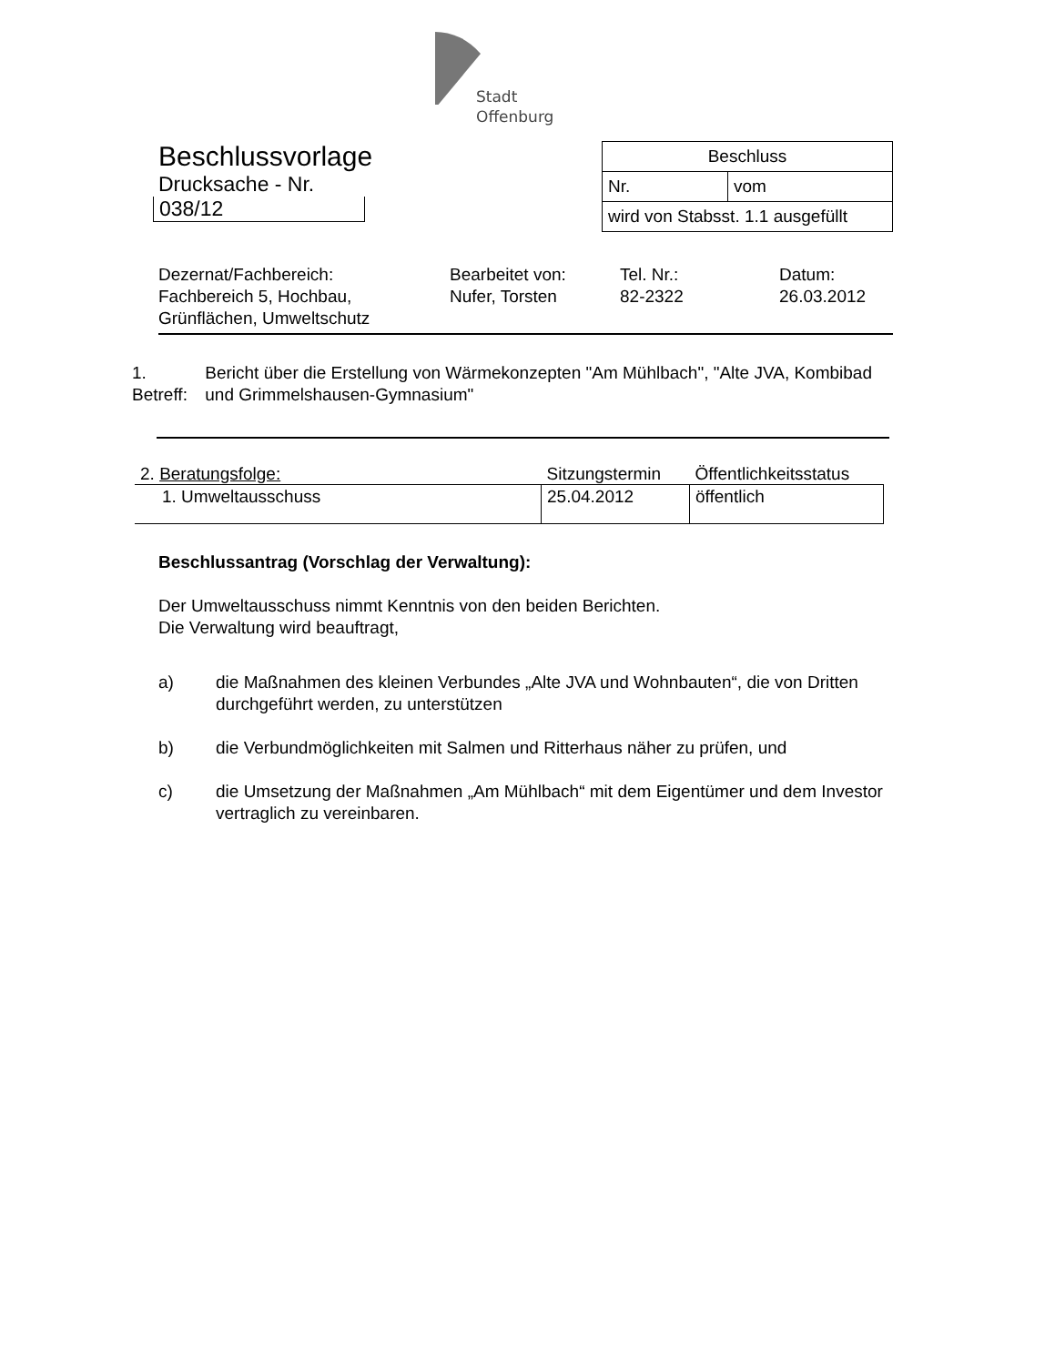Stadt
Offenburg
Beschlussvorlage
Drucksache - Nr.
038/12
| Beschluss | |
| Nr. | vom |
| wird von Stabsst. 1.1 ausgefüllt | |
Dezernat/Fachbereich:
Fachbereich 5, Hochbau,
Grünflächen, Umweltschutz
Bearbeitet von:
Nufer, Torsten
Tel. Nr.:
82-2322
Datum:
26.03.2012
1. Betreff:
Bericht über die Erstellung von Wärmekonzepten "Am Mühlbach", "Alte JVA, Kombibad und Grimmelshausen-Gymnasium"
| 2. Beratungsfolge: | Sitzungstermin | Öffentlichkeitsstatus |
| --- | --- | --- |
| 1. Umweltausschuss | 25.04.2012 | öffentlich |
Beschlussantrag (Vorschlag der Verwaltung):
Der Umweltausschuss nimmt Kenntnis von den beiden Berichten.
Die Verwaltung wird beauftragt,
a) die Maßnahmen des kleinen Verbundes „Alte JVA und Wohnbauten“, die von Dritten durchgeführt werden, zu unterstützen
b) die Verbundmöglichkeiten mit Salmen und Ritterhaus näher zu prüfen, und
c) die Umsetzung der Maßnahmen „Am Mühlbach“ mit dem Eigentümer und dem Investor vertraglich zu vereinbaren.